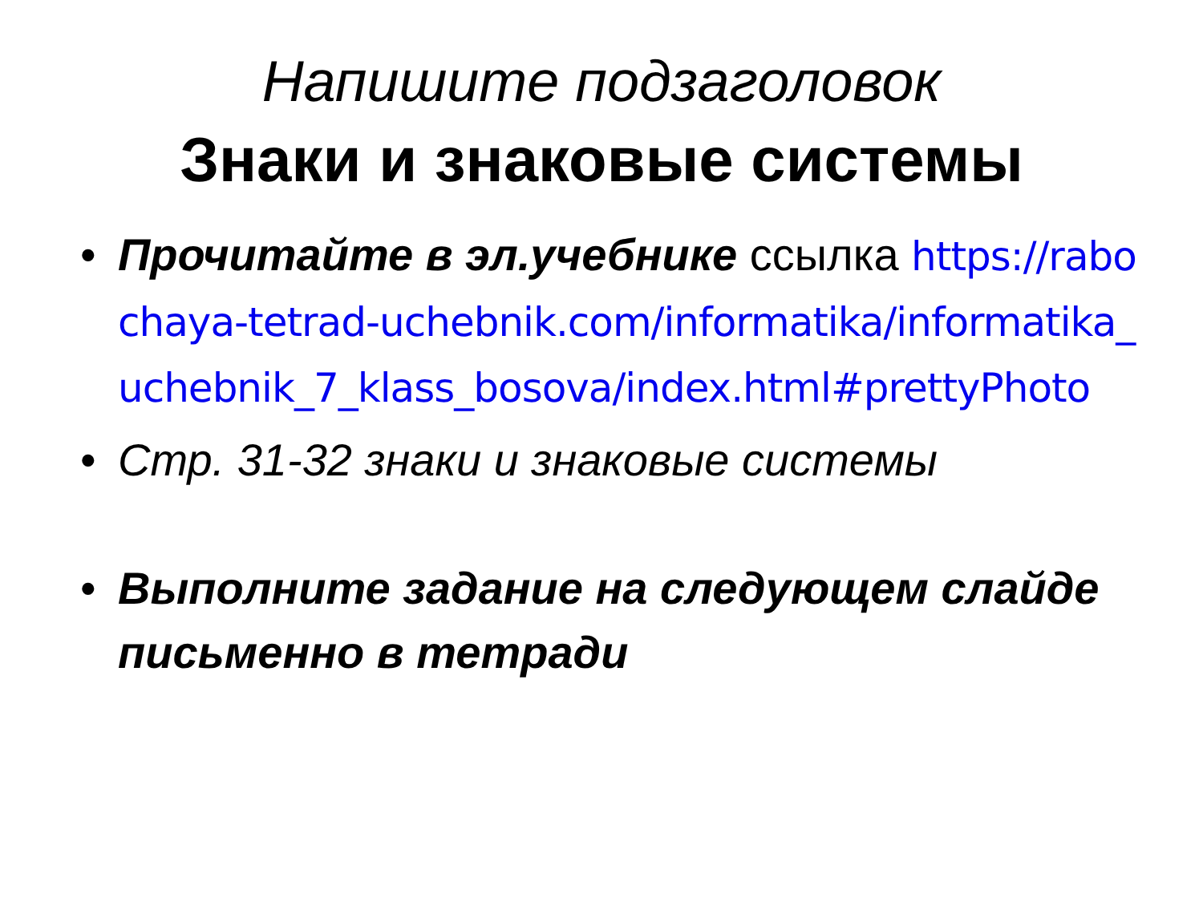Напишите подзаголовок
Знаки и знаковые системы
• Прочитайте в эл.учебнике ссылка https://rabochaya-tetrad-uchebnik.com/informatika/informatika_uchebnik_7_klass_bosova/index.html#prettyPhoto
• Стр. 31-32 знаки и знаковые системы
• Выполните задание на следующем слайде письменно в тетради